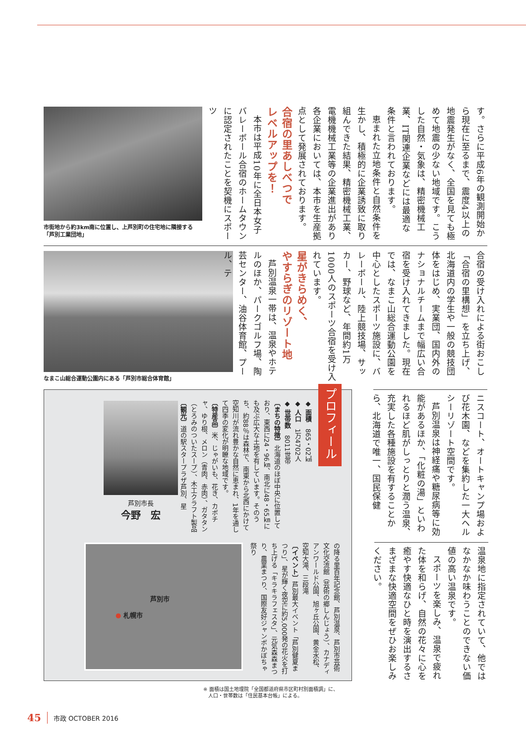市街地から約3km南に位置し、上芦別町の住宅地に隣接する「芦別工業団地」
す。さらに平成6年の観測開始から現在に至るまで、震度4以上の地震発生がなく、全国を見ても極めて地震の少ない地域です。こうした自然・気象は、精密機械工業、IT関連企業などには最適な条件と言われております。
恵まれた立地条件と自然条件を生かし、積極的に企業誘致に取り組んできた結果、精密機械工業、電機機械工業等の企業進出があり各企業においては、本市を生産拠点として発展されております。
合宿の里あしべつで
レベルアップを！
本市は平成10年に全日本女子バレーボール合宿のホームタウンに認定されたことを契機にスポーツ
なまこ山総合運動公園内にある「芦別市総合体育館」
合宿の受け入れによる街おこし「合宿の里構想」を立ち上げ、北海道内の学生や一般の競技団体をはじめ、実業団、国内外のナショナルチームまで幅広い合宿を受け入れてきました。現在では、なまこ山総合運動公園を中心としたスポーツ施設に、バレーボール、陸上競技場、サッカー、野球など、年間約1万1000人のスポーツ合宿を受け入れています。
星がきらめく、
やすらぎのリゾート地
芦別温泉一帯は、温泉やホテルのほか、パークゴルフ場、陶芸センター、油谷体育館、プール、テ
プロフィール
◆ 面積　865・02㎢
◆ 人口　1万4702人
◆ 世帯数　8011世帯
〔まちの特徴〕北海道のほぼ中央に位置しており、東西に24・96㎞、南北に48・65㎞にも及ぶ広大な土地を有しています。そのうち、約88％は森林で、南東から北西にかけて空知川が流れ豊かな自然に恵まれ、1年を通して四季の変化が明瞭な地域です。
〔特産品〕米、じゃがいも、花き、カボチャ、ゆり根、メロン（青肉、赤肉）、ガタタン（とろみのついたスープ）、木工クラフト製品
〔観光〕道の駅スタープラザ芦別、星
芦別市長
今野　宏
の降る里百年記念館、芦別温泉、芦別市芸術文化交流館（芸術の郷しんじょう）、カナディアンワールド公園、旭ヶ丘公園、黄金水松、空知大滝、三段滝
〔イベント〕芦別最大イベント「芦別健夏まつり」、星が輝く夜空に約5,000発の花火を打ち上げる「キラキラフェスタ」、元気森森まつり、農業まつり、国際友好ジャンボかぼちゃ祭り
芦別市
● 札幌市
ニスコート、オートキャンプ場および花木園、などを集約した一大ヘルシーリゾート空間です。
芦別温泉は神経痛や糖尿病等に効能があるほか、「化粧の湯」といわれるほど肌がしっとりと潤う温泉、充実した各種施設を有することから、北海道で唯一、国民保健
温泉地に指定されていて、他ではなかなか味わうことのできない価値の高い温泉です。
スポーツを楽しみ、温泉で疲れた体を和らげ、自然の花々に心を癒やす快適なひと時を演出するさまざまな快適空間をぜひお楽しみください。
※ 面積は国土地理院「全国都道府県市区町村別面積調」に、
　人口・世帯数は「住民基本台帳」による。
45 市政 OCTOBER 2016